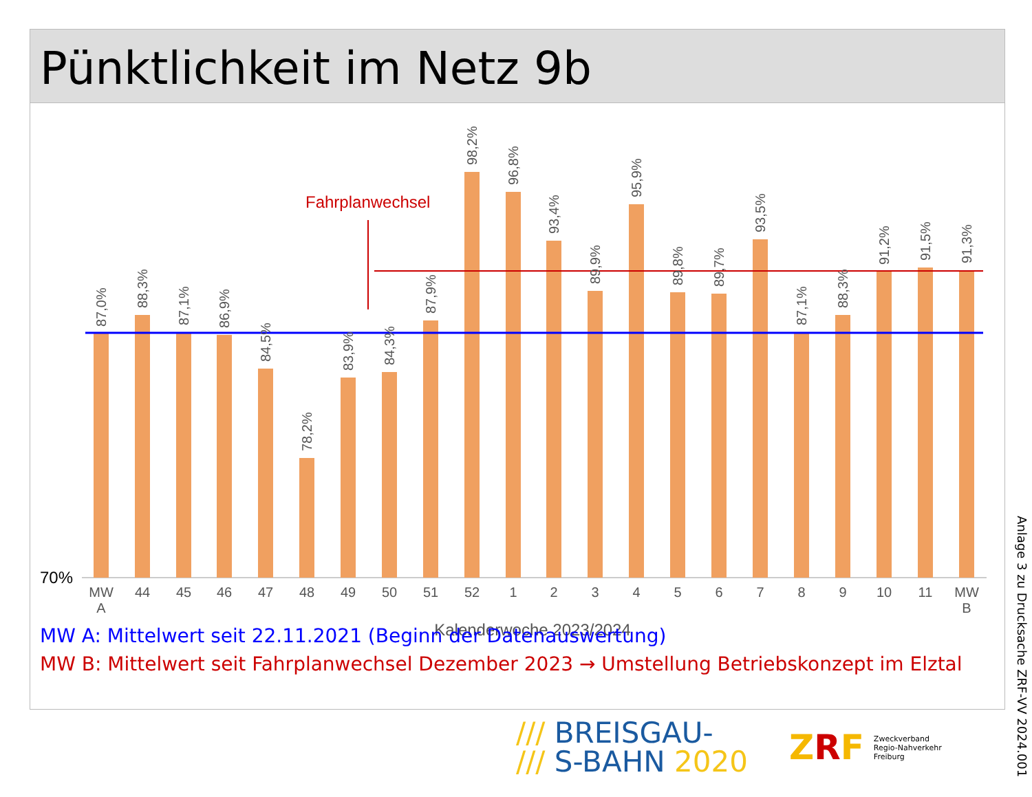Pünktlichkeit im Netz 9b
70%
Fahrplanwechsel
MW
A
44
45
46
47
48
49
50
51
52
1
2
3
4
5
6
7
8
9
10
11
MW
B
Kalenderwoche 2023/2024
87,0%
88,3%
87,1%
86,9%
84,5%
78,2%
83,9%
84,3%
87,9%
98,2%
96,8%
93,4%
89,9%
95,9%
89,8%
89,7%
93,5%
87,1%
88,3%
91,2%
91,5%
91,3%
MW A: Mittelwert seit 22.11.2021 (Beginn der Datenauswertung)
MW B: Mittelwert seit Fahrplanwechsel Dezember 2023 → Umstellung Betriebskonzept im Elztal
/// BREISGAU-
/// S-BAHN 2020
ZRF Zweckverband
Regio-Nahverkehr
Freiburg
Anlage 3 zu Drucksache ZRF-VV 2024.001